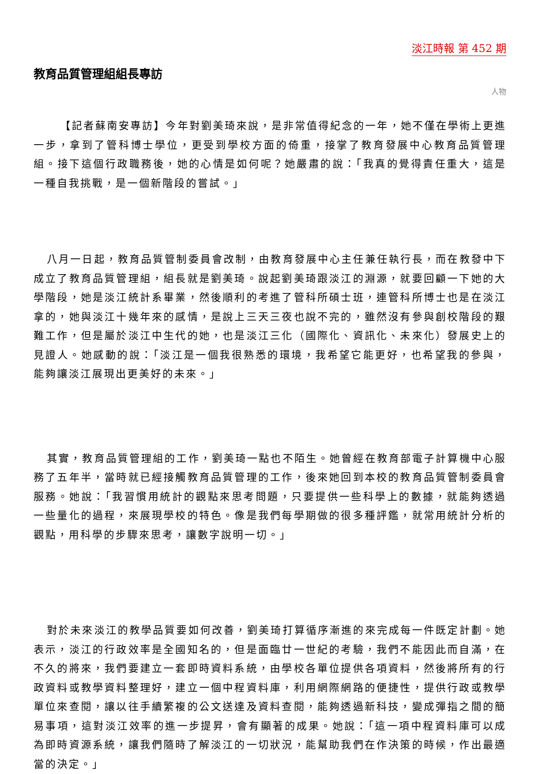淡江時報 第 452 期
教育品質管理組組長專訪
人物
【記者蘇南安專訪】今年對劉美琦來說，是非常值得紀念的一年，她不僅在學術上更進一步，拿到了管科博士學位，更受到學校方面的倚重，接掌了教育發展中心教育品質管理組。接下這個行政職務後，她的心情是如何呢？她嚴肅的說：「我真的覺得責任重大，這是一種自我挑戰，是一個新階段的嘗試。」
八月一日起，教育品質管制委員會改制，由教育發展中心主任兼任執行長，而在教發中下成立了教育品質管理組，組長就是劉美琦。說起劉美琦跟淡江的淵源，就要回顧一下她的大學階段，她是淡江統計系畢業，然後順利的考進了管科所碩士班，連管科所博士也是在淡江拿的，她與淡江十幾年來的感情，是說上三天三夜也說不完的，雖然沒有參與創校階段的艱難工作，但是屬於淡江中生代的她，也是淡江三化（國際化、資訊化、未來化）發展史上的見證人。她感動的說：「淡江是一個我很熟悉的環境，我希望它能更好，也希望我的參與，能夠讓淡江展現出更美好的未來。」
其實，教育品質管理組的工作，劉美琦一點也不陌生。她曾經在教育部電子計算機中心服務了五年半，當時就已經接觸教育品質管理的工作，後來她回到本校的教育品質管制委員會服務。她說：「我習慣用統計的觀點來思考問題，只要提供一些科學上的數據，就能夠透過一些量化的過程，來展現學校的特色。像是我們每學期做的很多種評鑑，就常用統計分析的觀點，用科學的步驟來思考，讓數字說明一切。」
對於未來淡江的教學品質要如何改善，劉美琦打算循序漸進的來完成每一件既定計劃。她表示，淡江的行政效率是全國知名的，但是面臨廿一世紀的考驗，我們不能因此而自滿，在不久的將來，我們要建立一套即時資料系統，由學校各單位提供各項資料，然後將所有的行政資料或教學資料整理好，建立一個中程資料庫，利用網際網路的便捷性，提供行政或教學單位來查閱，讓以往手續繁複的公文送達及資料查閱，能夠透過新科技，變成彈指之間的簡易事項，這對淡江效率的進一步提昇，會有顯著的成果。她說：「這一項中程資料庫可以成為即時資源系統，讓我們隨時了解淡江的一切狀況，能幫助我們在作決策的時候，作出最適當的決定。」